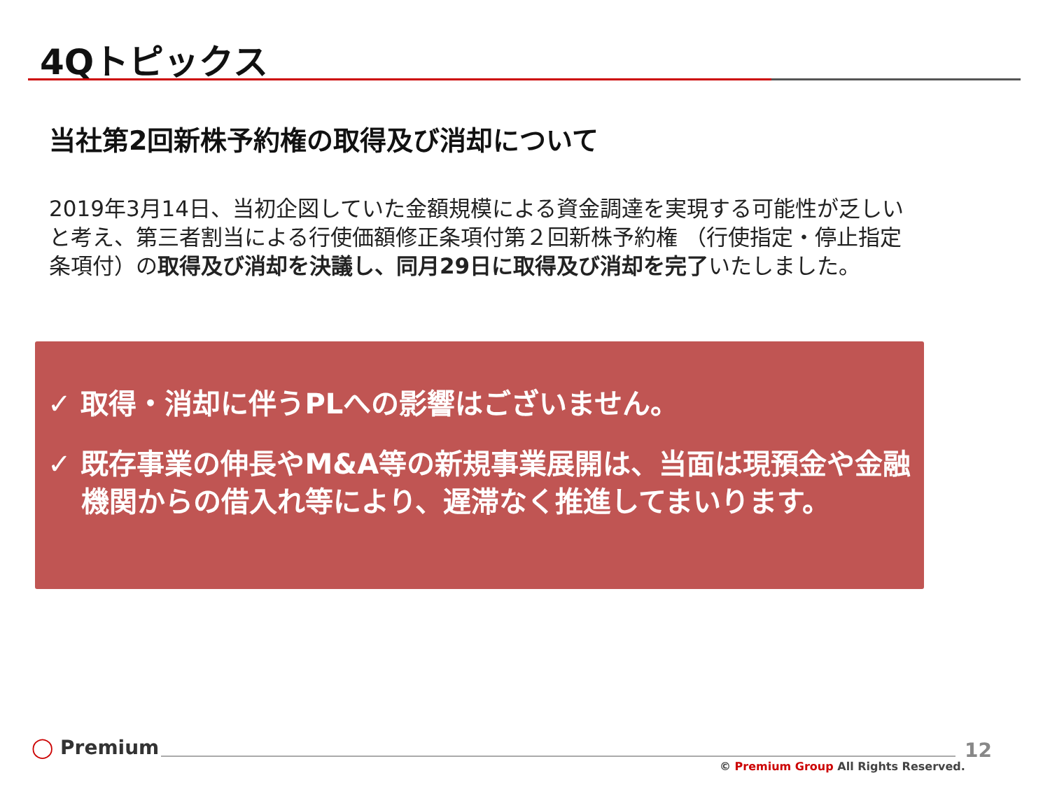4Qトピックス
当社第2回新株予約権の取得及び消却について
2019年3月14日、当初企図していた金額規模による資金調達を実現する可能性が乏しいと考え、第三者割当による行使価額修正条項付第２回新株予約権 （行使指定・停止指定条項付）の取得及び消却を決議し、同月29日に取得及び消却を完了いたしました。
✓ 取得・消却に伴うPLへの影響はございません。
✓ 既存事業の伸長やM&A等の新規事業展開は、当面は現預金や金融機関からの借入れ等により、遅滞なく推進してまいります。
◯ Premium 12
© Premium Group All Rights Reserved.